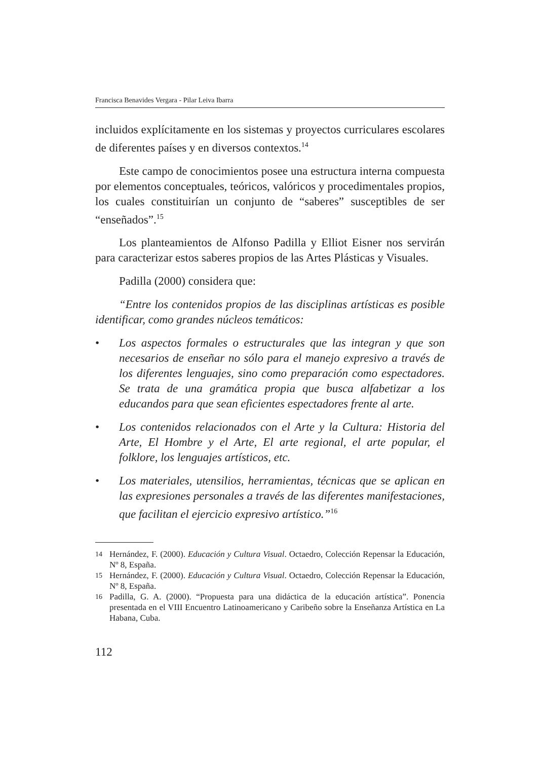Francisca Benavides Vergara - Pilar Leiva Ibarra
incluidos explícitamente en los sistemas y proyectos curriculares escolares de diferentes países y en diversos contextos.<sup>14</sup>
Este campo de conocimientos posee una estructura interna compuesta por elementos conceptuales, teóricos, valóricos y procedimentales propios, los cuales constituirían un conjunto de “saberes” susceptibles de ser “enseñados”.<sup>15</sup>
Los planteamientos de Alfonso Padilla y Elliot Eisner nos servirán para caracterizar estos saberes propios de las Artes Plásticas y Visuales.
Padilla (2000) considera que:
“Entre los contenidos propios de las disciplinas artísticas es posible identificar, como grandes núcleos temáticos:
• Los aspectos formales o estructurales que las integran y que son necesarios de enseñar no sólo para el manejo expresivo a través de los diferentes lenguajes, sino como preparación como espectadores. Se trata de una gramática propia que busca alfabetizar a los educandos para que sean eficientes espectadores frente al arte.
• Los contenidos relacionados con el Arte y la Cultura: Historia del Arte, El Hombre y el Arte, El arte regional, el arte popular, el folklore, los lenguajes artísticos, etc.
• Los materiales, utensilios, herramientas, técnicas que se aplican en las expresiones personales a través de las diferentes manifestaciones, que facilitan el ejercicio expresivo artístico.”<sup>16</sup>
<sup>14</sup> Hernández, F. (2000). Educación y Cultura Visual. Octaedro, Colección Repensar la Educación, Nº 8, España.
<sup>15</sup> Hernández, F. (2000). Educación y Cultura Visual. Octaedro, Colección Repensar la Educación, Nº 8, España.
<sup>16</sup> Padilla, G. A. (2000). “Propuesta para una didáctica de la educación artística”. Ponencia presentada en el VIII Encuentro Latinoamericano y Caribeño sobre la Enseñanza Artística en La Habana, Cuba.
112